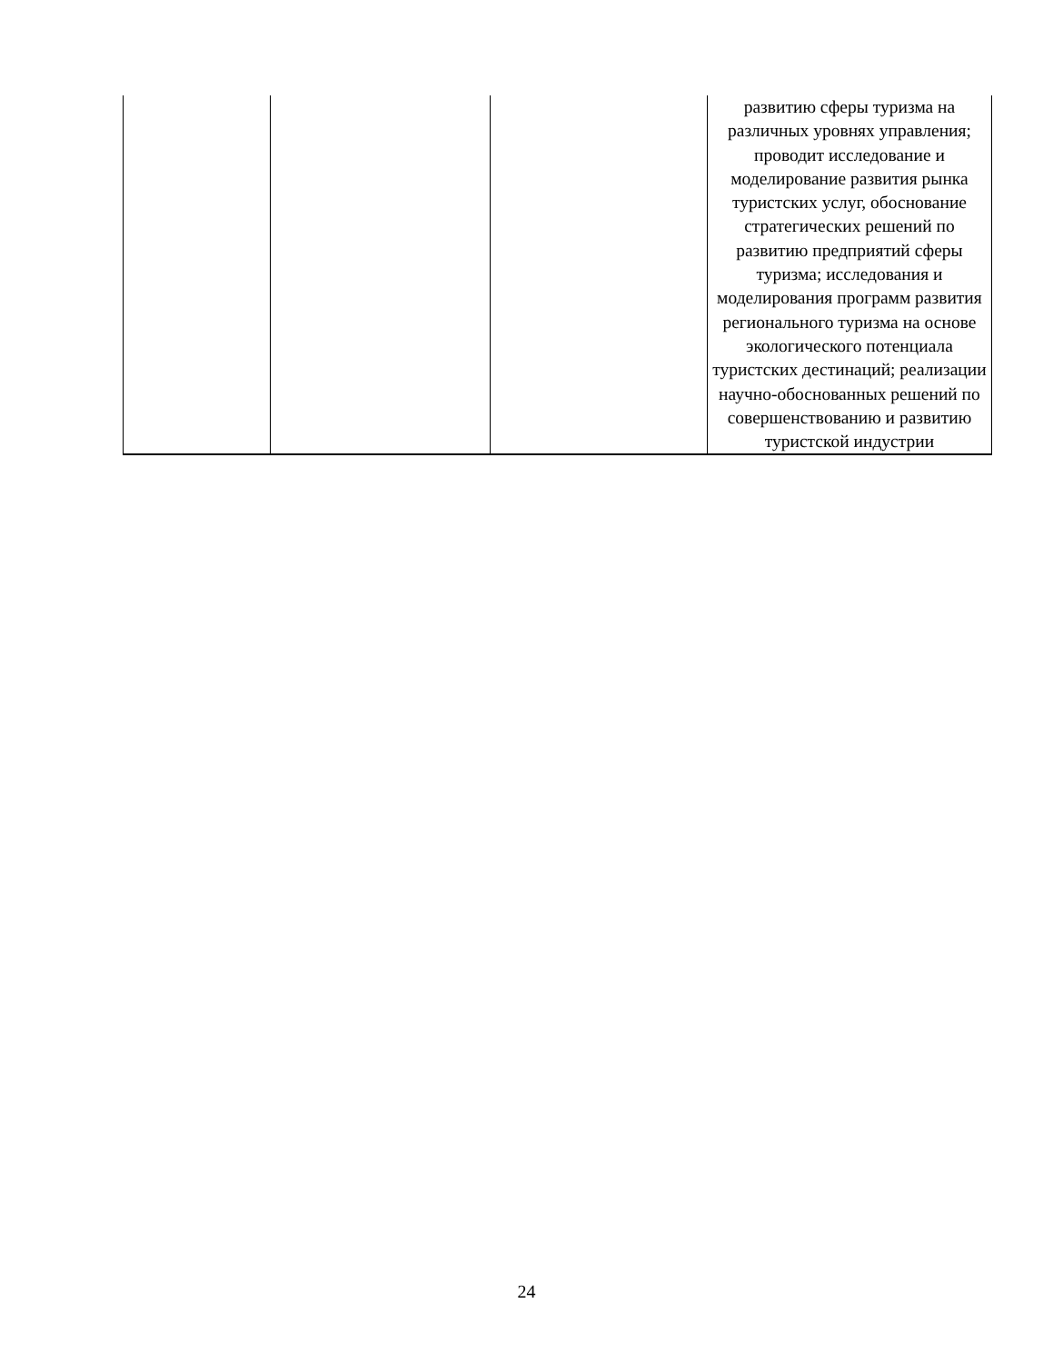| | | | развитию сферы туризма на различных уровнях управления; проводит исследование и моделирование развития рынка туристских услуг, обоснование стратегических решений по развитию предприятий сферы туризма; исследования и моделирования программ развития регионального туризма на основе экологического потенциала туристских дестинаций; реализации научно-обоснованных решений по совершенствованию и развитию туристской индустрии |
24